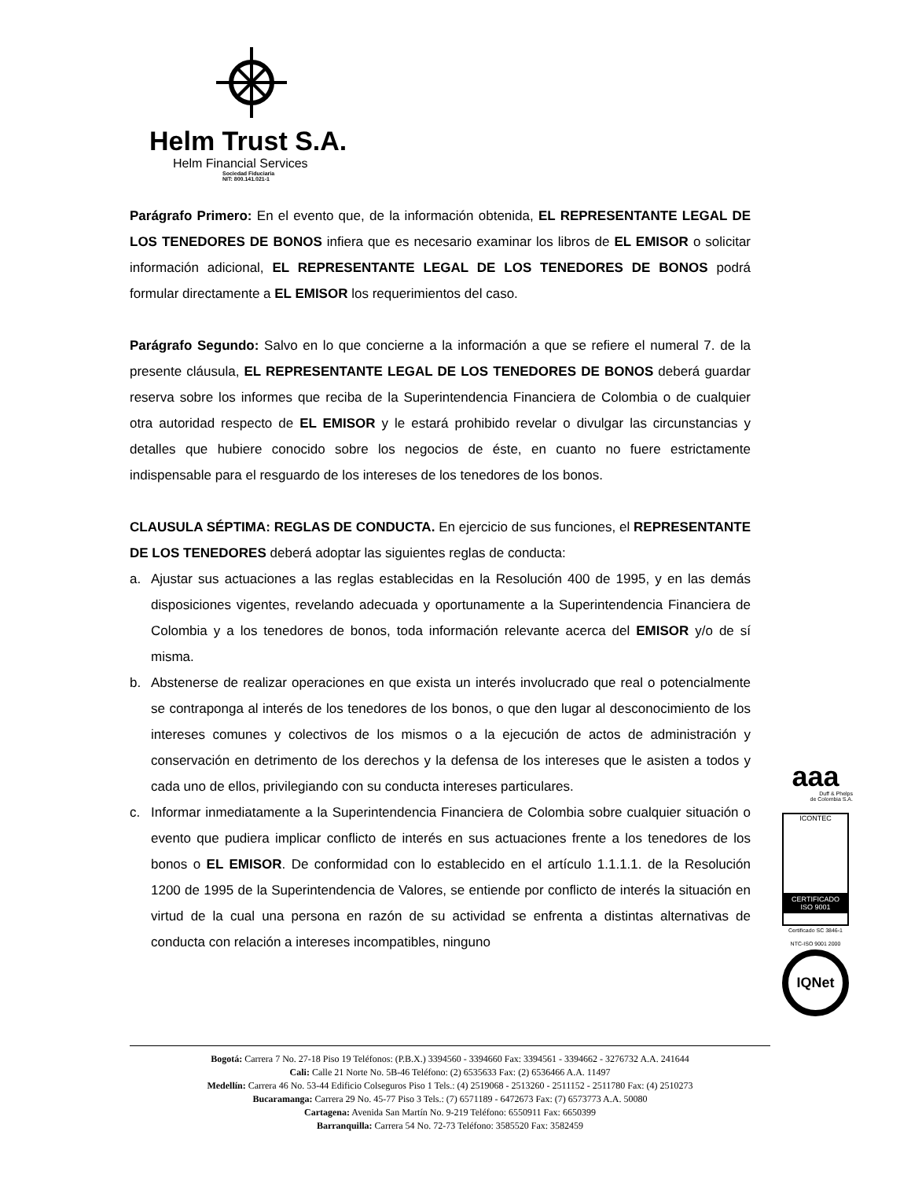Helm Trust S.A.
Helm Financial Services
Sociedad Fiduciaria
NIT: 800.141.021-1
Parágrafo Primero: En el evento que, de la información obtenida, EL REPRESENTANTE LEGAL DE LOS TENEDORES DE BONOS infiera que es necesario examinar los libros de EL EMISOR o solicitar información adicional, EL REPRESENTANTE LEGAL DE LOS TENEDORES DE BONOS podrá formular directamente a EL EMISOR los requerimientos del caso.
Parágrafo Segundo: Salvo en lo que concierne a la información a que se refiere el numeral 7. de la presente cláusula, EL REPRESENTANTE LEGAL DE LOS TENEDORES DE BONOS deberá guardar reserva sobre los informes que reciba de la Superintendencia Financiera de Colombia o de cualquier otra autoridad respecto de EL EMISOR y le estará prohibido revelar o divulgar las circunstancias y detalles que hubiere conocido sobre los negocios de éste, en cuanto no fuere estrictamente indispensable para el resguardo de los intereses de los tenedores de los bonos.
CLAUSULA SÉPTIMA: REGLAS DE CONDUCTA. En ejercicio de sus funciones, el REPRESENTANTE DE LOS TENEDORES deberá adoptar las siguientes reglas de conducta:
a. Ajustar sus actuaciones a las reglas establecidas en la Resolución 400 de 1995, y en las demás disposiciones vigentes, revelando adecuada y oportunamente a la Superintendencia Financiera de Colombia y a los tenedores de bonos, toda información relevante acerca del EMISOR y/o de sí misma.
b. Abstenerse de realizar operaciones en que exista un interés involucrado que real o potencialmente se contraponga al interés de los tenedores de los bonos, o que den lugar al desconocimiento de los intereses comunes y colectivos de los mismos o a la ejecución de actos de administración y conservación en detrimento de los derechos y la defensa de los intereses que le asisten a todos y cada uno de ellos, privilegiando con su conducta intereses particulares.
c. Informar inmediatamente a la Superintendencia Financiera de Colombia sobre cualquier situación o evento que pudiera implicar conflicto de interés en sus actuaciones frente a los tenedores de los bonos o EL EMISOR. De conformidad con lo establecido en el artículo 1.1.1.1. de la Resolución 1200 de 1995 de la Superintendencia de Valores, se entiende por conflicto de interés la situación en virtud de la cual una persona en razón de su actividad se enfrenta a distintas alternativas de conducta con relación a intereses incompatibles, ninguno
aaa
Duff & Phelps
de Colombia S.A.
ICONTEC
CERTIFICADO
ISO 9001
Certificado SC 3846-1
NTC-ISO 9001 2000
IQNet
Bogotá: Carrera 7 No. 27-18 Piso 19 Teléfonos: (P.B.X.) 3394560 - 3394660 Fax: 3394561 - 3394662 - 3276732 A.A. 241644
Cali: Calle 21 Norte No. 5B-46 Teléfono: (2) 6535633 Fax: (2) 6536466 A.A. 11497
Medellín: Carrera 46 No. 53-44 Edificio Colseguros Piso 1 Tels.: (4) 2519068 - 2513260 - 2511152 - 2511780 Fax: (4) 2510273
Bucaramanga: Carrera 29 No. 45-77 Piso 3 Tels.: (7) 6571189 - 6472673 Fax: (7) 6573773 A.A. 50080
Cartagena: Avenida San Martín No. 9-219 Teléfono: 6550911 Fax: 6650399
Barranquilla: Carrera 54 No. 72-73 Teléfono: 3585520 Fax: 3582459